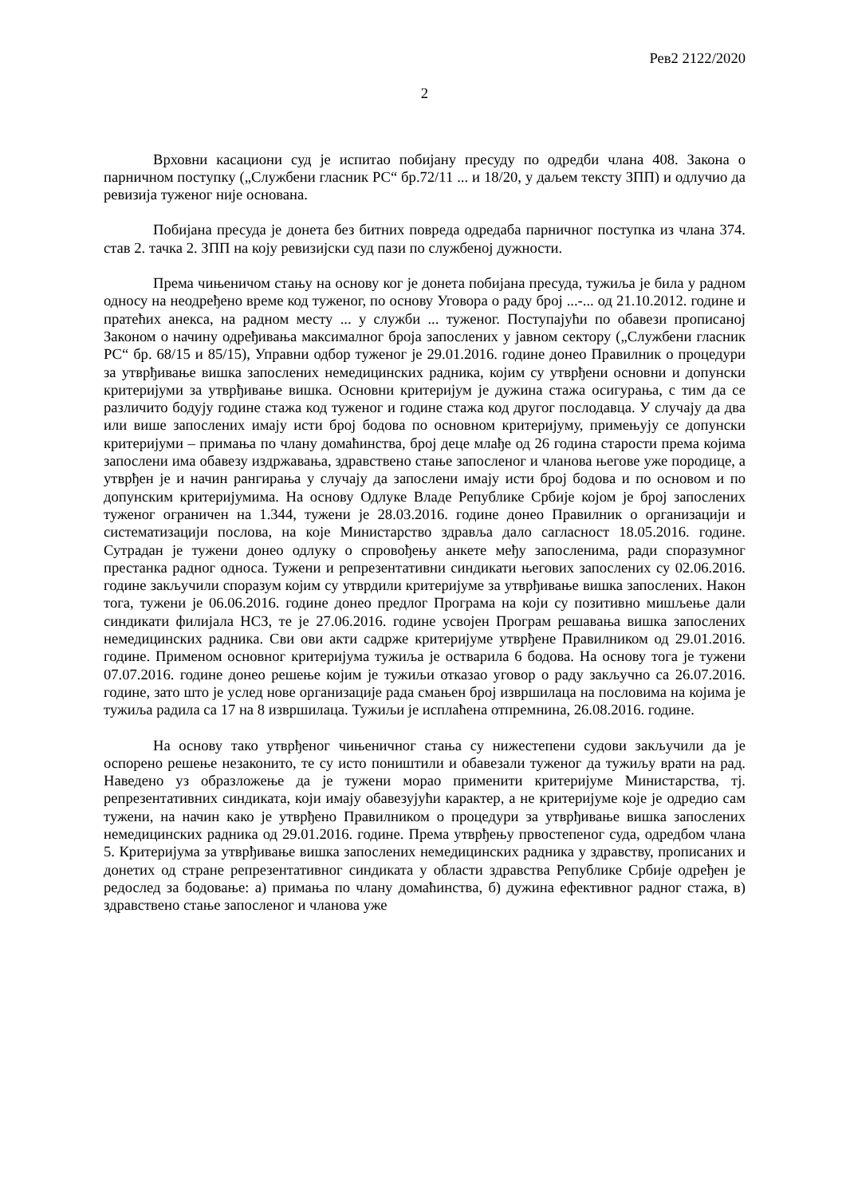Рев2 2122/2020
2
Врховни касациони суд је испитао побијану пресуду по одредби члана 408. Закона о парничном поступку („Службени гласник РС“ бр.72/11 ... и 18/20, у даљем тексту ЗПП) и одлучио да ревизија туженог није основана.
Побијана пресуда је донета без битних повреда одредаба парничног поступка из члана 374. став 2. тачка 2. ЗПП на коју ревизијски суд пази по службеној дужности.
Према чињеничом стању на основу ког је донета побијана пресуда, тужиља је била у радном односу на неодређено време код туженог, по основу Уговора о раду број ...-... од 21.10.2012. године и пратећих анекса, на радном месту ... у служби ... туженог. Поступајући по обавези прописаној Законом о начину одређивања максималног броја запослених у јавном сектору („Службени гласник РС“ бр. 68/15 и 85/15), Управни одбор туженог је 29.01.2016. године донео Правилник о процедури за утврђивање вишка запослених немедицинских радника, којим су утврђени основни и допунски критеријуми за утврђивање вишка. Основни критеријум је дужина стажа осигурања, с тим да се различито бодују године стажа код туженог и године стажа код другог послодавца. У случају да два или више запослених имају исти број бодова по основном критеријуму, примењују се допунски критеријуми – примања по члану домаћинства, број деце млађе од 26 година старости према којима запослени има обавезу издржавања, здравствено стање запосленог и чланова његове уже породице, а утврђен је и начин рангирања у случају да запослени имају исти број бодова и по основом и по допунским критеријумима. На основу Одлуке Владе Републике Србије којом је број запослених туженог ограничен на 1.344, тужени је 28.03.2016. године донео Правилник о организацији и систематизацији послова, на које Министарство здравља дало сагласност 18.05.2016. године. Сутрадан је тужени донео одлуку о спровођењу анкете међу запосленима, ради споразумног престанка радног односа. Тужени и репрезентативни синдикати његових запослених су 02.06.2016. године закључили споразум којим су утврдили критеријуме за утврђивање вишка запослених. Након тога, тужени је 06.06.2016. године донео предлог Програма на који су позитивно мишљење дали синдикати филијала НСЗ, те је 27.06.2016. године усвојен Програм решавања вишка запослених немедицинских радника. Сви ови акти садрже критеријуме утврђене Правилником од 29.01.2016. године. Применом основног критеријума тужиља је остварила 6 бодова. На основу тога је тужени 07.07.2016. године донео решење којим је тужиљи отказао уговор о раду закључно са 26.07.2016. године, зато што је услед нове организације рада смањен број извршилаца на пословима на којима је тужиља радила са 17 на 8 извршилаца. Тужиљи је исплаћена отпремнина, 26.08.2016. године.
На основу тако утврђеног чињеничног стања су нижестепени судови закључили да је оспорено решење незаконито, те су исто поништили и обавезали туженог да тужиљу врати на рад. Наведено уз образложење да је тужени морао применити критеријуме Министарства, тј. репрезентативних синдиката, који имају обавезујући карактер, а не критеријуме које је одредио сам тужени, на начин како је утврђено Правилником о процедури за утврђивање вишка запослених немедицинских радника од 29.01.2016. године. Према утврђењу првостепеног суда, одредбом члана 5. Критеријума за утврђивање вишка запослених немедицинских радника у здравству, прописаних и донетих од стране репрезентативног синдиката у области здравства Републике Србије одређен је редослед за бодовање: а) примања по члану домаћинства, б) дужина ефективног радног стажа, в) здравствено стање запосленог и чланова уже